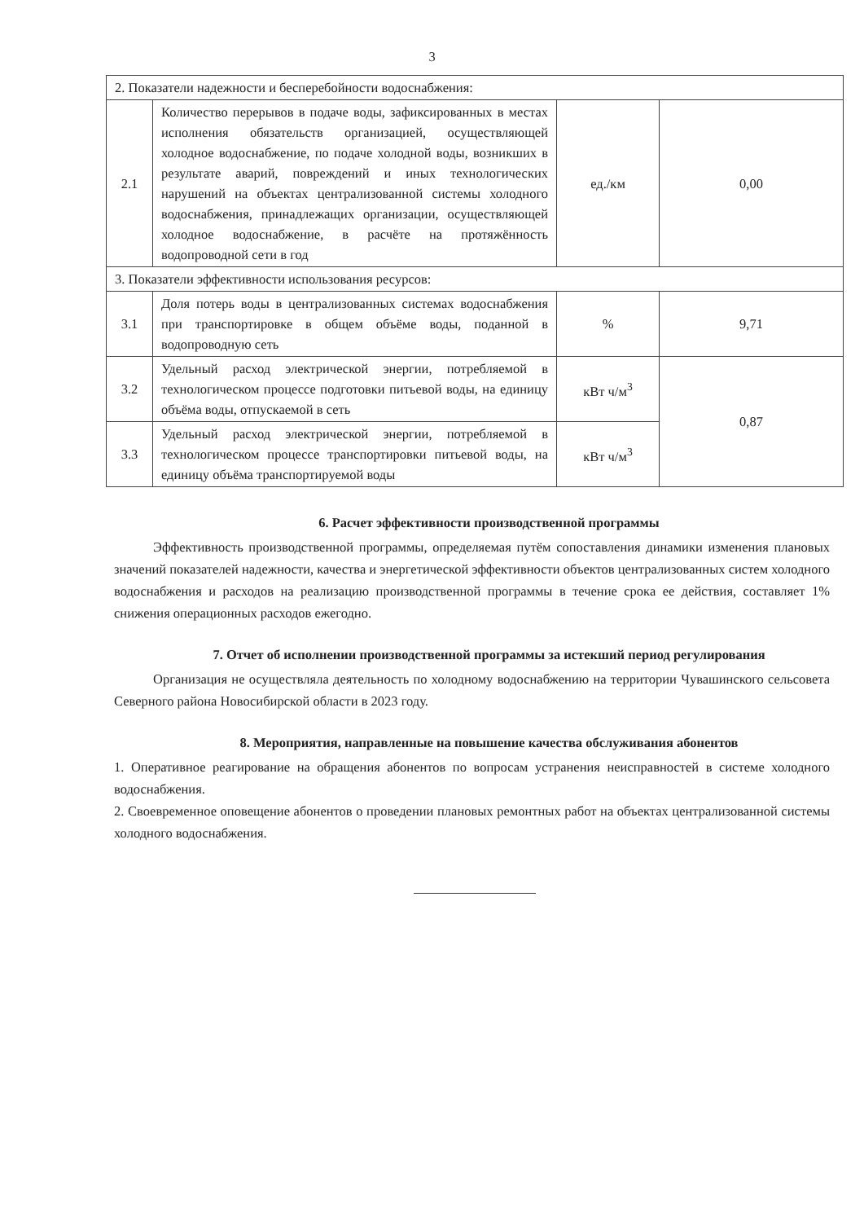3
| 2. Показатели надежности и бесперебойности водоснабжения: | | | |
| 2.1 | Количество перерывов в подаче воды, зафиксированных в местах исполнения обязательств организацией, осуществляющей холодное водоснабжение, по подаче холодной воды, возникших в результате аварий, повреждений и иных технологических нарушений на объектах централизованной системы холодного водоснабжения, принадлежащих организации, осуществляющей холодное водоснабжение, в расчёте на протяжённость водопроводной сети в год | ед./км | 0,00 |
| 3. Показатели эффективности использования ресурсов: | | | |
| 3.1 | Доля потерь воды в централизованных системах водоснабжения при транспортировке в общем объёме воды, поданной в водопроводную сеть | % | 9,71 |
| 3.2 | Удельный расход электрической энергии, потребляемой в технологическом процессе подготовки питьевой воды, на единицу объёма воды, отпускаемой в сеть | кВт ч/м<sup>3</sup> | 0,87 |
| 3.3 | Удельный расход электрической энергии, потребляемой в технологическом процессе транспортировки питьевой воды, на единицу объёма транспортируемой воды | кВт ч/м<sup>3</sup> | |
6. Расчет эффективности производственной программы
Эффективность производственной программы, определяемая путём сопоставления динамики изменения плановых значений показателей надежности, качества и энергетической эффективности объектов централизованных систем холодного водоснабжения и расходов на реализацию производственной программы в течение срока ее действия, составляет 1% снижения операционных расходов ежегодно.
7. Отчет об исполнении производственной программы за истекший период регулирования
Организация не осуществляла деятельность по холодному водоснабжению на территории Чувашинского сельсовета Северного района Новосибирской области в 2023 году.
8. Мероприятия, направленные на повышение качества обслуживания абонентов
1. Оперативное реагирование на обращения абонентов по вопросам устранения неисправностей в системе холодного водоснабжения.
2. Своевременное оповещение абонентов о проведении плановых ремонтных работ на объектах централизованной системы холодного водоснабжения.